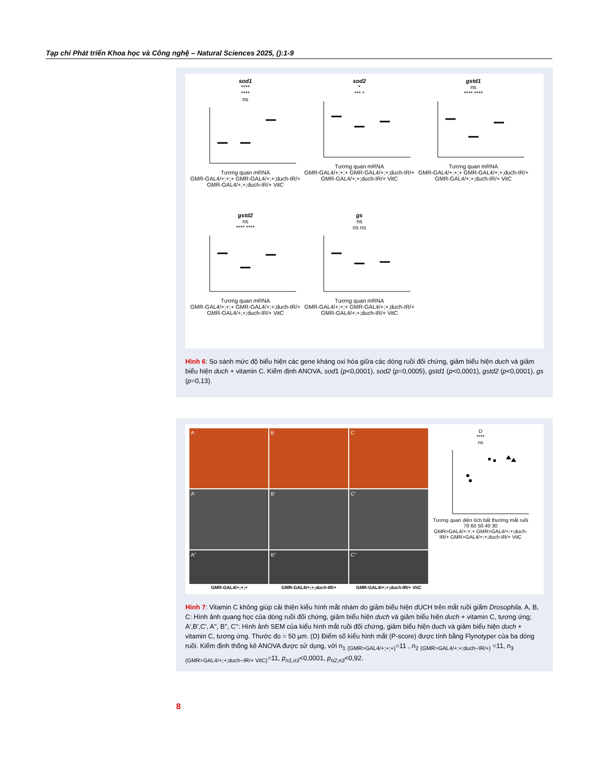Tạp chí Phát triển Khoa học và Công nghệ – Natural Sciences 2025, ():1-9
sod1
****
****
ns
Tương quan mRNA
GMR-GAL4/+;+;+ GMR-GAL4/+;+;duch-IR/+ GMR-GAL4/+;+;duch-IR/+ VitC
sod2
*
*** *
Tương quan mRNA
GMR-GAL4/+;+;+ GMR-GAL4/+;+;duch-IR/+ GMR-GAL4/+;+;duch-IR/+ VitC
gstd1
ns
**** ****
Tương quan mRNA
GMR-GAL4/+;+;+ GMR-GAL4/+;+;duch-IR/+ GMR-GAL4/+;+;duch-IR/+ VitC
gstd2
ns
**** ****
Tương quan mRNA
GMR-GAL4/+;+;+ GMR-GAL4/+;+;duch-IR/+ GMR-GAL4/+;+;duch-IR/+ VitC
gs
ns
ns ns
Tương quan mRNA
GMR-GAL4/+;+;+ GMR-GAL4/+;+;duch-IR/+ GMR-GAL4/+;+;duch-IR/+ VitC
Hình 6: So sánh mức độ biểu hiện các gene kháng oxi hóa giữa các dòng ruồi đối chứng, giảm biểu hiện duch và giảm biểu hiện duch + vitamin C. Kiểm định ANOVA, sod1 (p<0,0001), sod2 (p=0,0005), gstd1 (p<0,0001), gstd2 (p<0,0001), gs (p=0,13).
A
B
C
A'
B'
C'
A''
B''
C''
GMR-GAL4/+;+;+ GMR-GAL4/+;+;duch-IR/+ GMR-GAL4/+;+;duch-IR/+ VitC
D
****
ns
Tương quan diện tích bất thường mắt ruồi
70 60 50 40 30
GMR>GAL4/+;+;+ GMR>GAL4/+;+;duch-IR/+ GMR>GAL4/+;+;duch-IR/+ VitC
Hình 7: Vitamin C không giúp cải thiện kiểu hình mắt nhám do giảm biểu hiện dUCH trên mắt ruồi giấm Drosophila. A, B, C: Hình ảnh quang học của dòng ruồi đối chứng, giảm biểu hiện duch và giảm biểu hiện duch + vitamin C, tương ứng; A',B',C', A'', B'', C'': Hình ảnh SEM của kiểu hình mắt ruồi đối chứng, giảm biểu hiện duch và giảm biểu hiện duch + vitamin C, tương ứng. Thước đo = 50 µm. (D) Điểm số kiểu hình mắt (P-score) được tính bằng Flynotyper của ba dòng ruồi. Kiểm định thống kê ANOVA được sử dụng, với n<sub>1</sub> <sub>(GMR>GAL4/+;+;+)</sub>=11 , n<sub>2</sub> <sub>(GMR>GAL4/+;+;duch−IR/+)</sub> =11, n<sub>3</sub> <sub>(GMR>GAL4/+;+;duch−IR/+ VitC)</sub>=11, p<sub>n1,n3</sub><0,0001, p<sub>n2,n3</sub><0,92.
8